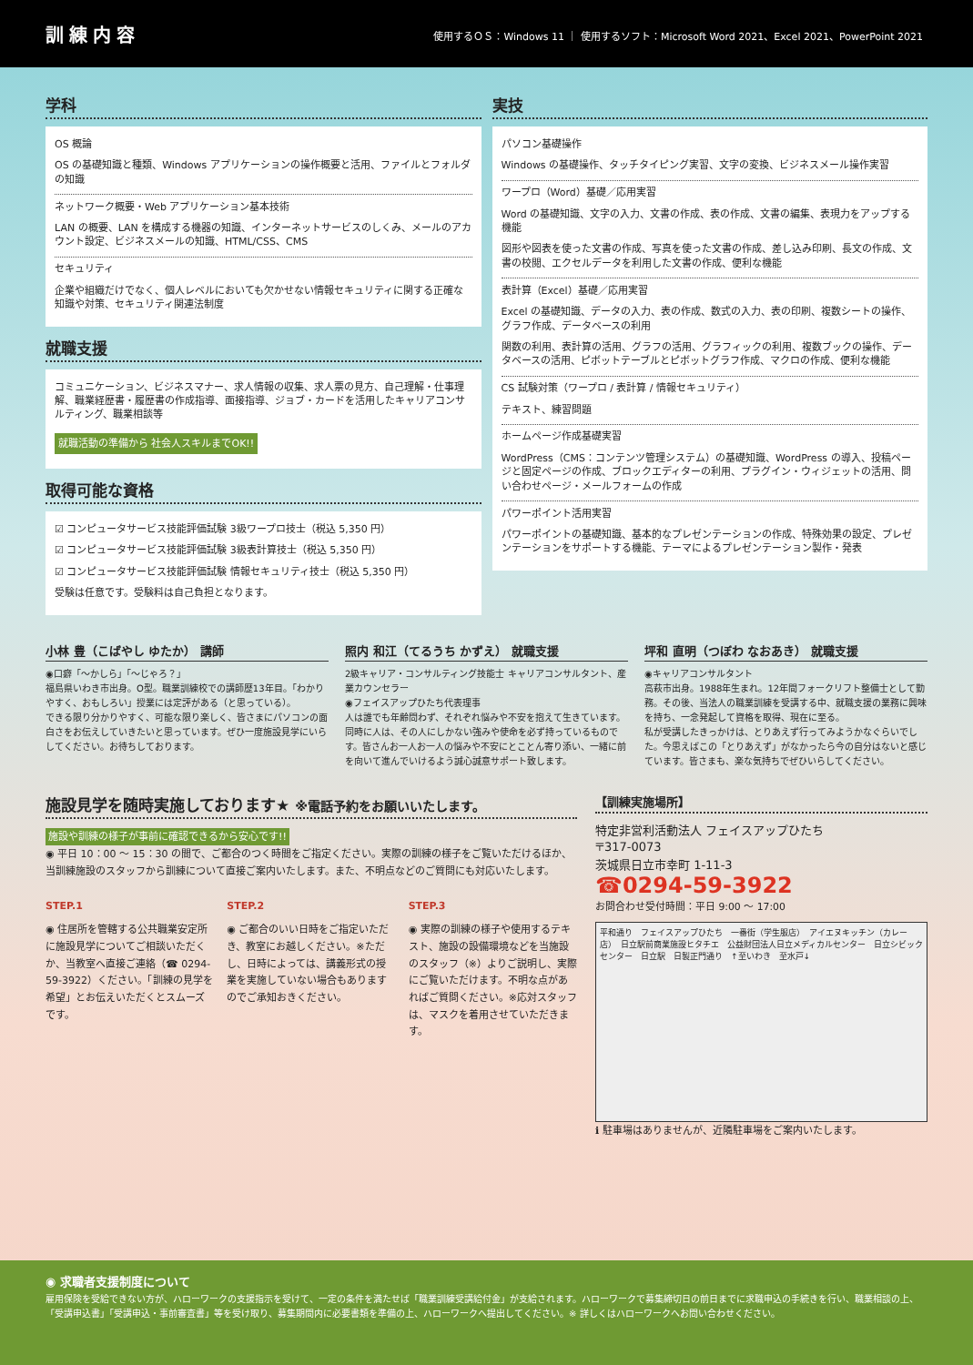訓練内容
使用するＯＳ：Windows 11 ｜ 使用するソフト：Microsoft Word 2021、Excel 2021、PowerPoint 2021
学科
OS 概論
OS の基礎知識と種類、Windows アプリケーションの操作概要と活用、ファイルとフォルダの知識
ネットワーク概要・Web アプリケーション基本技術
LAN の概要、LAN を構成する機器の知識、インターネットサービスのしくみ、メールのアカウント設定、ビジネスメールの知識、HTML/CSS、CMS
セキュリティ
企業や組織だけでなく、個人レベルにおいても欠かせない情報セキュリティに関する正確な知識や対策、セキュリティ関連法制度
就職支援
コミュニケーション、ビジネスマナー、求人情報の収集、求人票の見方、自己理解・仕事理解、職業経歴書・履歴書の作成指導、面接指導、ジョブ・カードを活用したキャリアコンサルティング、職業相談等
就職活動の準備から 社会人スキルまでOK!!
取得可能な資格
☑ コンピュータサービス技能評価試験 3級ワープロ技士（税込 5,350 円）
☑ コンピュータサービス技能評価試験 3級表計算技士（税込 5,350 円）
☑ コンピュータサービス技能評価試験 情報セキュリティ技士（税込 5,350 円）
受験は任意です。受験料は自己負担となります。
実技
パソコン基礎操作
Windows の基礎操作、タッチタイピング実習、文字の変換、ビジネスメール操作実習
ワープロ（Word）基礎／応用実習
Word の基礎知識、文字の入力、文書の作成、表の作成、文書の編集、表現力をアップする機能
図形や図表を使った文書の作成、写真を使った文書の作成、差し込み印刷、長文の作成、文書の校閲、エクセルデータを利用した文書の作成、便利な機能
表計算（Excel）基礎／応用実習
Excel の基礎知識、データの入力、表の作成、数式の入力、表の印刷、複数シートの操作、グラフ作成、データベースの利用
関数の利用、表計算の活用、グラフの活用、グラフィックの利用、複数ブックの操作、データベースの活用、ピボットテーブルとピボットグラフ作成、マクロの作成、便利な機能
CS 試験対策（ワープロ / 表計算 / 情報セキュリティ）
テキスト、練習問題
ホームページ作成基礎実習
WordPress（CMS：コンテンツ管理システム）の基礎知識、WordPress の導入、投稿ページと固定ページの作成、ブロックエディターの利用、プラグイン・ウィジェットの活用、問い合わせページ・メールフォームの作成
パワーポイント活用実習
パワーポイントの基礎知識、基本的なプレゼンテーションの作成、特殊効果の設定、プレゼンテーションをサポートする機能、テーマによるプレゼンテーション製作・発表
小林 豊（こばやし ゆたか） 講師
◉口癖「〜かしら」「〜じゃろ？」
福島県いわき市出身。O型。職業訓練校での講師歴13年目。「わかりやすく、おもしろい」授業には定評がある（と思っている）。
できる限り分かりやすく、可能な限り楽しく、皆さまにパソコンの面白さをお伝えしていきたいと思っています。ぜひ一度施設見学にいらしてください。お待ちしております。
照内 和江（てるうち かずえ） 就職支援
2級キャリア・コンサルティング技能士 キャリアコンサルタント、産業カウンセラー
◉フェイスアップひたち代表理事
人は誰でも年齢問わず、それぞれ悩みや不安を抱えて生きています。同時に人は、その人にしかない強みや使命を必ず持っているものです。皆さんお一人お一人の悩みや不安にとことん寄り添い、一緒に前を向いて進んでいけるよう誠心誠意サポート致します。
坪和 直明（つぼわ なおあき） 就職支援
◉キャリアコンサルタント
高萩市出身。1988年生まれ。12年間フォークリフト整備士として勤務。その後、当法人の職業訓練を受講する中、就職支援の業務に興味を持ち、一念発起して資格を取得、現在に至る。
私が受講したきっかけは、とりあえず行ってみようかなぐらいでした。今思えばこの「とりあえず」がなかったら今の自分はないと感じています。皆さまも、楽な気持ちでぜひいらしてください。
施設見学を随時実施しております★ ※電話予約をお願いいたします。
施設や訓練の様子が事前に確認できるから安心です!!
◉ 平日 10：00 〜 15：30 の間で、ご都合のつく時間をご指定ください。実際の訓練の様子をご覧いただけるほか、当訓練施設のスタッフから訓練について直接ご案内いたします。また、不明点などのご質問にも対応いたします。
STEP.1
◉ 住居所を管轄する公共職業安定所に施設見学についてご相談いただくか、当教室へ直接ご連絡（☎ 0294-59-3922）ください。「訓練の見学を希望」とお伝えいただくとスムーズです。
STEP.2
◉ ご都合のいい日時をご指定いただき、教室にお越しください。※ただし、日時によっては、講義形式の授業を実施していない場合もありますのでご承知おきください。
STEP.3
◉ 実際の訓練の様子や使用するテキスト、施設の設備環境などを当施設のスタッフ（※）よりご説明し、実際にご覧いただけます。不明な点があればご質問ください。※応対スタッフは、マスクを着用させていただきます。
【訓練実施場所】
特定非営利活動法人 フェイスアップひたち
〒317-0073
茨城県日立市幸町 1-11-3
☎0294-59-3922
お問合わせ受付時間：平日 9:00 〜 17:00
平和通り　フェイスアップひたち　一番街（学生服店）　アイエヌキッチン（カレー店）　日立駅前商業施設ヒタチエ　公益財団法人日立メディカルセンター　日立シビックセンター　日立駅　日製正門通り　↑至いわき　至水戸↓
ℹ 駐車場はありませんが、近隣駐車場をご案内いたします。
◉ 求職者支援制度について
雇用保険を受給できない方が、ハローワークの支援指示を受けて、一定の条件を満たせば「職業訓練受講給付金」が支給されます。ハローワークで募集締切日の前日までに求職申込の手続きを行い、職業相談の上、「受講申込書」「受講申込・事前審査書」等を受け取り、募集期間内に必要書類を準備の上、ハローワークへ提出してください。※ 詳しくはハローワークへお問い合わせください。